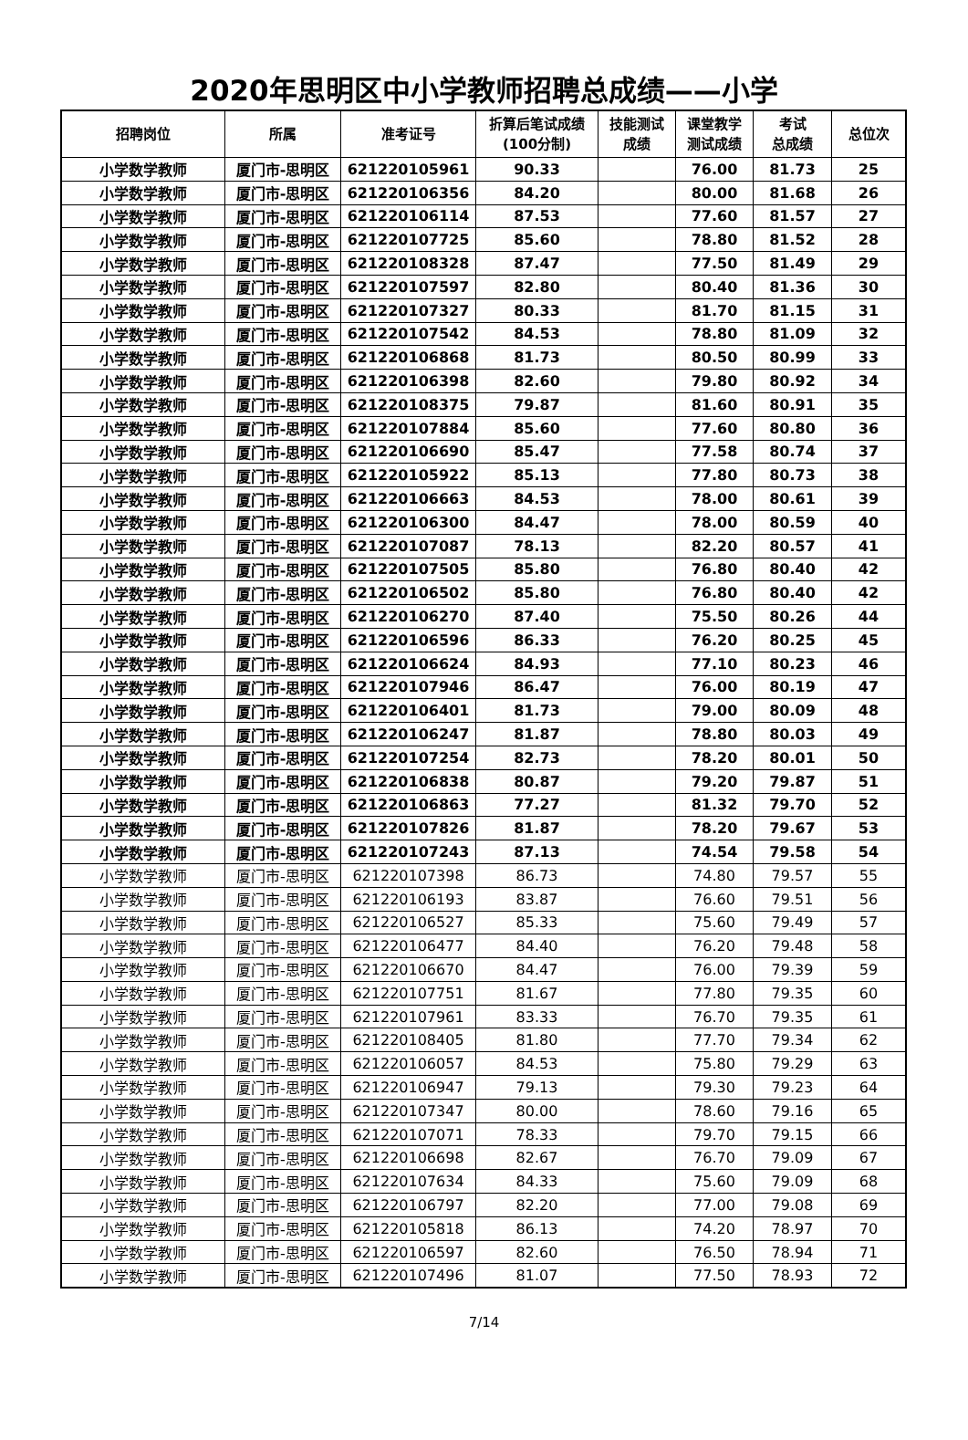2020年思明区中小学教师招聘总成绩——小学
| 招聘岗位 | 所属 | 准考证号 | 折算后笔试成绩 (100分制) | 技能测试 成绩 | 课堂教学 测试成绩 | 考试 总成绩 | 总位次 |
| --- | --- | --- | --- | --- | --- | --- | --- |
| 小学数学教师 | 厦门市-思明区 | 621220105961 | 90.33 | | 76.00 | 81.73 | 25 |
| 小学数学教师 | 厦门市-思明区 | 621220106356 | 84.20 | | 80.00 | 81.68 | 26 |
| 小学数学教师 | 厦门市-思明区 | 621220106114 | 87.53 | | 77.60 | 81.57 | 27 |
| 小学数学教师 | 厦门市-思明区 | 621220107725 | 85.60 | | 78.80 | 81.52 | 28 |
| 小学数学教师 | 厦门市-思明区 | 621220108328 | 87.47 | | 77.50 | 81.49 | 29 |
| 小学数学教师 | 厦门市-思明区 | 621220107597 | 82.80 | | 80.40 | 81.36 | 30 |
| 小学数学教师 | 厦门市-思明区 | 621220107327 | 80.33 | | 81.70 | 81.15 | 31 |
| 小学数学教师 | 厦门市-思明区 | 621220107542 | 84.53 | | 78.80 | 81.09 | 32 |
| 小学数学教师 | 厦门市-思明区 | 621220106868 | 81.73 | | 80.50 | 80.99 | 33 |
| 小学数学教师 | 厦门市-思明区 | 621220106398 | 82.60 | | 79.80 | 80.92 | 34 |
| 小学数学教师 | 厦门市-思明区 | 621220108375 | 79.87 | | 81.60 | 80.91 | 35 |
| 小学数学教师 | 厦门市-思明区 | 621220107884 | 85.60 | | 77.60 | 80.80 | 36 |
| 小学数学教师 | 厦门市-思明区 | 621220106690 | 85.47 | | 77.58 | 80.74 | 37 |
| 小学数学教师 | 厦门市-思明区 | 621220105922 | 85.13 | | 77.80 | 80.73 | 38 |
| 小学数学教师 | 厦门市-思明区 | 621220106663 | 84.53 | | 78.00 | 80.61 | 39 |
| 小学数学教师 | 厦门市-思明区 | 621220106300 | 84.47 | | 78.00 | 80.59 | 40 |
| 小学数学教师 | 厦门市-思明区 | 621220107087 | 78.13 | | 82.20 | 80.57 | 41 |
| 小学数学教师 | 厦门市-思明区 | 621220107505 | 85.80 | | 76.80 | 80.40 | 42 |
| 小学数学教师 | 厦门市-思明区 | 621220106502 | 85.80 | | 76.80 | 80.40 | 42 |
| 小学数学教师 | 厦门市-思明区 | 621220106270 | 87.40 | | 75.50 | 80.26 | 44 |
| 小学数学教师 | 厦门市-思明区 | 621220106596 | 86.33 | | 76.20 | 80.25 | 45 |
| 小学数学教师 | 厦门市-思明区 | 621220106624 | 84.93 | | 77.10 | 80.23 | 46 |
| 小学数学教师 | 厦门市-思明区 | 621220107946 | 86.47 | | 76.00 | 80.19 | 47 |
| 小学数学教师 | 厦门市-思明区 | 621220106401 | 81.73 | | 79.00 | 80.09 | 48 |
| 小学数学教师 | 厦门市-思明区 | 621220106247 | 81.87 | | 78.80 | 80.03 | 49 |
| 小学数学教师 | 厦门市-思明区 | 621220107254 | 82.73 | | 78.20 | 80.01 | 50 |
| 小学数学教师 | 厦门市-思明区 | 621220106838 | 80.87 | | 79.20 | 79.87 | 51 |
| 小学数学教师 | 厦门市-思明区 | 621220106863 | 77.27 | | 81.32 | 79.70 | 52 |
| 小学数学教师 | 厦门市-思明区 | 621220107826 | 81.87 | | 78.20 | 79.67 | 53 |
| 小学数学教师 | 厦门市-思明区 | 621220107243 | 87.13 | | 74.54 | 79.58 | 54 |
| 小学数学教师 | 厦门市-思明区 | 621220107398 | 86.73 | | 74.80 | 79.57 | 55 |
| 小学数学教师 | 厦门市-思明区 | 621220106193 | 83.87 | | 76.60 | 79.51 | 56 |
| 小学数学教师 | 厦门市-思明区 | 621220106527 | 85.33 | | 75.60 | 79.49 | 57 |
| 小学数学教师 | 厦门市-思明区 | 621220106477 | 84.40 | | 76.20 | 79.48 | 58 |
| 小学数学教师 | 厦门市-思明区 | 621220106670 | 84.47 | | 76.00 | 79.39 | 59 |
| 小学数学教师 | 厦门市-思明区 | 621220107751 | 81.67 | | 77.80 | 79.35 | 60 |
| 小学数学教师 | 厦门市-思明区 | 621220107961 | 83.33 | | 76.70 | 79.35 | 61 |
| 小学数学教师 | 厦门市-思明区 | 621220108405 | 81.80 | | 77.70 | 79.34 | 62 |
| 小学数学教师 | 厦门市-思明区 | 621220106057 | 84.53 | | 75.80 | 79.29 | 63 |
| 小学数学教师 | 厦门市-思明区 | 621220106947 | 79.13 | | 79.30 | 79.23 | 64 |
| 小学数学教师 | 厦门市-思明区 | 621220107347 | 80.00 | | 78.60 | 79.16 | 65 |
| 小学数学教师 | 厦门市-思明区 | 621220107071 | 78.33 | | 79.70 | 79.15 | 66 |
| 小学数学教师 | 厦门市-思明区 | 621220106698 | 82.67 | | 76.70 | 79.09 | 67 |
| 小学数学教师 | 厦门市-思明区 | 621220107634 | 84.33 | | 75.60 | 79.09 | 68 |
| 小学数学教师 | 厦门市-思明区 | 621220106797 | 82.20 | | 77.00 | 79.08 | 69 |
| 小学数学教师 | 厦门市-思明区 | 621220105818 | 86.13 | | 74.20 | 78.97 | 70 |
| 小学数学教师 | 厦门市-思明区 | 621220106597 | 82.60 | | 76.50 | 78.94 | 71 |
| 小学数学教师 | 厦门市-思明区 | 621220107496 | 81.07 | | 77.50 | 78.93 | 72 |
7/14